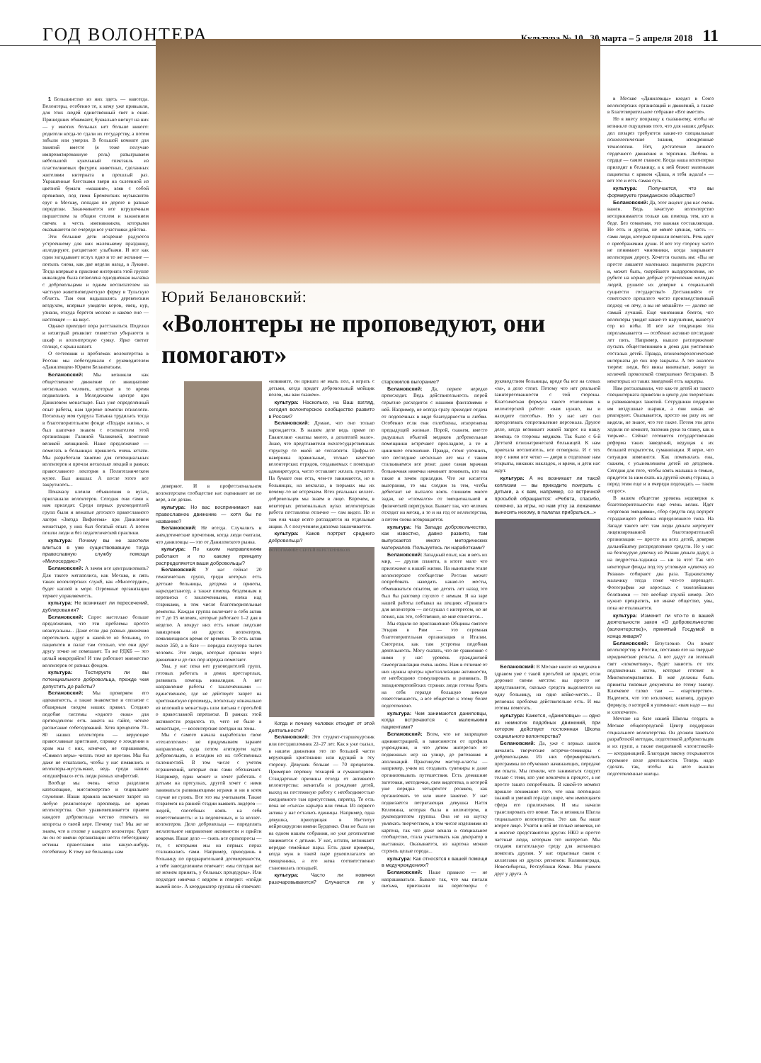ГОД ВОЛОНТЕРА Культура № 10 30 марта – 5 апреля 2018 11
1 Большинство из них здесь — навсегда. Волонтеры, особенно те, к кому уже привыкли, для этих людей единственный свет в окне. Пришедших обнимают, буквально виснут на них — у многих больных нет больше никого: родители когда-то сдали их государству, а потом забыли или умерли. В большой комнате для занятий вместе (я тоже получаю импровизированную роль) разыгрываем небольшой кукольный спектакль из пластилиновых фигурок животных, сделанных жителями интерната в прошлый раз. Украшенные блестками звери на склеенной из цветной бумаги «машине», взяв с собой провизию, под гимн Бременских музыкантов едут в Москву, попадая по дороге в разные переделки. Заканчивается все игрушечным пиршеством за общим столом и зажжением свечек в честь именинников, которыми оказываются по очереди все участники действа.
Эти большие дети искренне радуются устроенному для них маленькому празднику, аплодируют, расцветают улыбками. И все как один загадывают вслух одно и то же желание — поехать снова, как две недели назад, в Лукино. Тогда впервые в практике интерната этой группе инвалидов была позволена однодневная вылазка с добровольцами и одним воспитателем на частную животноводческую ферму в Тульскую область. Там они надышались деревенским воздухом, впервые увидели коров, овец, кур, узнали, откуда берется молоко и каково оно — настоящее — на вкус.
Однако приходит пора расставаться. Поделки и нехитрый реквизит совместно убираются в шкаф и волонтерскую сумку. Ярко светит солнце, с крыш капает.
О состоянии и проблемах волонтерства в России мы побеседовали с руководителем «Даниловцев» Юрием Белановским.
Белановский: Мы возникли как общественное движение по инициативе нескольких человек, которые в то время подвизались в Молодежном центре при Даниловом монастыре. Был уже определенный опыт работы, нам здорово помогли психологи. Поскольку моя супруга Татьяна трудилась тогда в благотворительном фонде «Подари жизнь», я был шапочно знаком с основателем этой организации Галиной Чаликовой, поистине великой женщиной. Наше предложение — помогать в больницах пришлось очень кстати. Мы разработали занятия для потенциальных волонтеров и прочли несколько лекций в рамках православного лектория в Политехническом музее. Был аншлаг. А после этого все закрутилось...
Поначалу клеили объявления в вузах, приглашали волонтеров. Сегодня они сами к нам приходят. Среди первых руководителей групп были и вожатые детского православного лагеря «Звезда Вифлеема» при Даниловом монастыре, у них был богатый опыт. А потом пошли люди и без педагогической практики.
культура: Почему вы не захотели влиться в уже существовавшую тогда православную службу помощи «Милосердие»?
Белановский: А зачем все централизовать? Для такого мегаполиса, как Москва, и пять таких волонтерских служб, как «Милосердие», будет каплей в море. Огромные организации теряют управляемость.
культура: Не возникает ли пересечений, дублирования?
Белановский: Спрос настолько больше предложения, что эти проблемы просто неактуальны... Даже если два разных движения пересеклись вдруг в какой-то из больниц, то пациентов и палат там столько, что они друг другу точно не помешают. Та же РДКБ — это целый микрорайон! И там работают множество волонтеров от разных фондов.
культура: Тестируете ли вы потенциального добровольца, прежде чем допустить до работы?
Белановский: Мы проверяем его адекватность, а также знакомство и согласие с обширным сводом наших правил. Создано подобие системы «одного окна» для претендентов: есть анкета на сайте, четкое расписание собеседований. Хотя процентов 70–80 наших волонтеров — верующие православные христиане, справку о хождении в храм мы с них, конечно, не спрашиваем, «Символ веры» читать тоже не просим. Мы бы даже не отказались, чтобы у нас появились и волонтеры-мусульмане, ведь среди наших «подшефных» есть люди разных конфессий.
Вообще мы очень четко разделяем катехизацию, миссионерство и социальное служение. Наши правила включают запрет на любую религиозную проповедь во время волонтерства. Оно уравновешивается правом каждого добровольца честно отвечать на вопросы о своей вере. Почему так? Мы же не знаем, что в голове у каждого волонтера: будет ли он от имени организации нести собеседнику истины православия или какую-нибудь отсебятину. К тому же больницы нам
Юрий Белановский:
«Волонтеры не проповедуют, они помогают»
доверяют. И в профессиональном волонтерском сообществе нас оценивают не по вере, а по делам.
культура: Но вас воспринимают как православное движение — хотя бы по названию?
Белановский: Не всегда. Случались и анекдотические прочтения, когда люди считали, что даниловцы — это от Даниловского рынка.
культура: По каким направлениям работают и по какому принципу распределяются ваши добровольцы?
Белановский: У нас сейчас 20 тематических групп, среди которых есть детские больницы, детдома и приюты, наркодиспансер, а также помощь бездомным и переписка с заключенными, опека над стариками, в том числе благотворительные ремонты. Каждая группа включает в себя актив от 7 до 15 человек, которые работают 1–2 дня в неделю. А вокруг них есть некие людские завихрения из других волонтеров, появляющихся время от времени. То есть актив около 350, а в базе — порядка полутора тысяч человек. Это люди, которые прошли через движение и до сих пор изредка помогают.
Увы, у нас пока нет руководителей групп, готовых работать в домах престарелых, развивать помощь инвалидам. А вот направление работы с заключенными — единственное, где не действует запрет на христианскую проповедь, поскольку изначально из колоний в монастырь шли письма с просьбой о православной переписке. В рамках этой активности родилось то, чего не было в монастыре, — волонтерские поездки на зоны.
Мы с самого начала выработали свою «технологию»: не придумываем заранее направление, куда потом агитируем идти добровольцев, а исходим из их собственных склонностей. В том числе с учетом ограничений, которые они сами обозначают. Например, один может и хочет работать с детьми на прогулках, другой хочет с ними заниматься развивающими играми и ни в коем случае не гулять. Все это мы учитываем. Также стараемся на ранней стадии выявить лидеров — людей, способных взять на себя ответственность: и за подопечных, и за коллег-волонтеров. Дело добровольца — определить желательное направление активности и прийти вовремя. Наше дело — снять все оргвопросы — те, с которыми мы на первых порах сталкивались сами. Например, приходишь в больницу по предварительной договоренности, а тебе завотделением отвечает: «мы сегодня вас не можем принять, у больных процедуры». Или подходит нянечка с ведром и говорит: «пойди вымой пол». А координатор группы ей отвечает: «извините, он пришел не мыть пол, а играть с детьми, когда придет добровольный мойщик полов, мы вам скажем».
культура: Насколько, на Ваш взгляд, сегодня волонтерское сообщество развито в России?
Белановский: Думаю, что оно только зарождается. В нашем деле ведь прямо по Евангелию «жатвы много, а делателей мало». Знаю, что представители околгосударственных структур со мной не согласятся. Цифры-то наверняка правильные, только качество волонтерских отрядов, создаваемых с помощью админресурса, часто оставляет желать лучшего. На бумаге они есть, чем-то занимаются, но в больницах, на вокзалах, в тюрьмах мы их почему-то не встречаем. Всех реальных коллег-добровольцев мы знаем в лицо. Впрочем, в некоторых региональных вузах волонтерская работа поставлена отлично — сам видел. Но и там она чаще всего распадается на отдельные акции. А с получением диплома заканчивается.
культура: Каков портрет среднего добровольца?
ФОТОГРАФИИ: СЕРГЕЙ ВЕРЕТЕННИКОВ
Когда и почему человек отходит от этой деятельности?
Белановский: Это студент-старшекурсник или постдипломник 22–27 лет. Как я уже сказал, в нашем движении это по большей части верующий христианин или идущий в эту сторону. Девушек больше — 70 процентов. Примерно поровну технарей и гуманитариев. Стандартные причины отхода от активного волонтерства: женитьба и рождение детей, выход на постоянную работу с необходимостью ежедневного там присутствия, переезд. То есть пока не «съела» карьера или семья. Из первого актива у нас остались единицы. Например, одна девушка, приходящая в Институт нейрохирургии имени Бурденко. Она не была ни на одном нашем собрании, но уже десятилетие занимается с детьми. У нас, кстати, возникают нередко семейные пары. Есть даже примеры, когда муж в такой паре рукополагался во священника, а его жена соответственно становилась попадьей.
культура: Часто ли новички разочаровываются? Случается ли у старожилов выгорание?
Белановский: Да, первое нередко происходит. Ведь действительность порой серьезно расходится с нашими фантазиями о ней. Например, не всегда сразу приходит отдача от подопечных в виде благодарности и любви. Особенно если они озлоблены, искорежены предыдущей жизнью. Порой, скажем, вместо радушных объятий медиков добровольные помощники встречают прохладное, а то и циничное отношение. Правда, стоит уточнить, что последние несколько лет мы с таким сталкиваемся все реже: даже самая мрачная больничная нянечка начинает понимать, кто мы такие и зачем приходим. Что же касается выгорания, то мы следим за тем, чтобы дебютант не пытался взять слишком много задач, не «сломался» от эмоциональной и физической перегрузки. Бывает так, что человек отходит на месяц, а то и на год от волонтерства, а потом снова возвращается.
культура: На Западе добровольчество, как известно, давно развито, там выпускается много методических материалов. Пользуетесь ли наработками?
Белановский: Западный опыт, как и весь их мир, — другая планета, в итоге мало что приложимо к нашей жизни. На нынешнем этапе волонтерское сообщество России может попробовать наводить какие-то мосты, обмениваться опытом, но десять лет назад это был бы разговор глухого с немым. Я на заре нашей работы побывал на лекциях «Гринпис» для волонтеров — послушал с интересом, но не понял, как это, собственно, ко мне относится...
Мы ездили по приглашению Общины святого Эгидия в Рим — это огромная благотворительная организация в Италии. Смотрели, как там устроена подобная деятельность. Могу сказать, что по сравнению с ними у нас уровень гражданской самоорганизации очень низок. Нам в отличие от них нужны центры кристаллизации активности, ее необходимо стимулировать и развивать. В западноевропейских странах люди готовы брать на себя гораздо большую личную ответственность, а все общество к этому более подготовлено.
культура: Чем занимаются даниловцы, когда встречаются с маленькими пациентами?
Белановский: Всем, что не запрещено администрацией, в зависимости от профиля учреждения, и что детям интересно: от подвижных игр на улице, до рисования и аппликаций. Практикуем мастер-классы — например, учим их создавать сувениры и даже организовывать путешествия. Есть домашние заготовки, методички, своя видеотека, в которой уже порядка четырехсот роликов, как организовать то или иное занятие. У нас подвизается потрясающая девушка Настя Коломина, которая была и волонтером, и руководителем группы. Она не на шутку увлекась творчеством, в том числе изделиями из картона, так что даже вошла в специальное сообщество, стала участвовать как декоратор в выставках. Оказывается, из картона можно строить целые города...
культура: Как относятся к вашей помощи в медучреждениях?
Белановский: Наше правило — не напрашиваться. Бывало так, что мы писали письма, приезжали на переговоры с руководством больницы, вроде бы все на словах «за», а дело стоит. Потому что нет реальной заинтересованности с той стороны. Классическая формула такого отношения к волонтерской работе: «вам нужно, вы и находите способы». Но у нас нет сил преодолевать сопротивление персонала. Другое дело, когда возникает живой запрос на нашу помощь со стороны медиков. Так было с 6-й Детской психиатрической больницей. К нам приехала воспитатель, все оговорила. И с тех пор с ними все четко — двери в отделение нам открыты, никаких накладок, и врачи, и дети нас ждут.
культура: А не возникает ли такой коллизии — вы приходите поиграть с детьми, а к вам, например, со встречной просьбой обращаются: «Ребята, спасибо, конечно, за игры, но нам утку за лежачими выносить некому, в палатах прибраться...»
Белановский: В Москве никто из медиков в здравом уме с такой просьбой не придет, если дорожит своим местом: вы просто не представляете, сколько средств выделяется на одну больницу, на одно койко-место... В регионах проблема действительно есть. И мы готовы помогать.
культура: Кажется, «Даниловцы» — одно из немногих подобных движений, при котором действует постоянная Школа социального волонтерства?
Белановский: Да, уже с первых шагов начались творческие встречи-семинары с добровольцами. Из них сформировались программы по обучению начинающих, передаче им опыта. Мы поняли, что заниматься следует только с теми, кто уже вовлечен в процесс, а не просто зашел попробовать. В какой-то момент пришло понимание того, что наш потенциал знаний и умений гораздо шире, чем имеющаяся сфера его приложения. И мы начали транслировать его вовне. Так и возникла Школа социального волонтерства. Это как бы наше второе лицо. Учатся в ней не только новички, но и многие представители других НКО и просто частные люди, которым это интересно. Мы создаем питательную среду для желающих помогать другим. У нас серьезные связи с коллегами из других регионов: Калининграда, Новосибирска, Республики Коми. Мы учимся друг у друга. А
в Москве «Даниловцы» входят в Союз волонтерских организаций и движений, а также в Благотворительное собрание «Все вместе».
Но я внесу поправку к сказанному, чтобы не возникло ощущения того, что для наших добрых дел позарез требуются какие-то специальные психологические знания, изощренные технологии. Нет, достаточно личного сердечного движения и терпения. Любовь в сердце — самое главное. Когда наша волонтерка приходит в больницу, а к ней бежит маленькая пациентка с криком «Даша, я тебя ждала!» — вот это и есть самая суть.
культура: Получается, что вы формируете гражданское общество?
Белановский: Да, этот акцент для нас очень важен. Ведь зачастую волонтерство воспринимается только как помощь тем, кто в беде. Без сомнения, это важная составляющая. Но есть и другая, не менее ценная, часть — сами люди, которые пришли помогать. Речь идет о преображении души. И вот эту сторону часто не понимают чиновники, когда закрывают волонтерам дорогу. Хочется сказать им: «Вы не просто лишаете маленьких пациентов радости и, может быть, скорейшего выздоровления, но рубите на корню добрые устремления молодых людей, рушите их доверие к социальной сущности государства!» Доставшийся от советского прошлого чисто производственный подход «я лечу, а вы не мешайте» — далеко не самый лучший. Еще чиновники боятся, что волонтеры увидят какие-то нарушения, вынесут сор из избы. И все же тенденция эта переламывается — особенно активно последние лет пять. Например, вышло распоряжение пускать общественников в дома для умственно отсталых детей. Правда, психоневрологические интернаты до сих пор закрыты. А это аналоги тюрем: люди, без вины виноватые, живут за колючей проволокой совершенно бесправно. В некоторых из таких заведений есть карцеры.
Нам рассказывали, что как-то детей из такого специнтерната привезли в центр для творческих и развивающих занятий. Сотрудники подарили им воздушные шарики, а они никак не реагируют. Оказывается, просто ни разу их не видели, не знают, что это такое. Потом эти дети ходили по комнате, заложив руки за спину, как в тюрьме... Сейчас готовится государственная реформа таких заведений, ведущая к их большей открытости, гуманизации. Я верю, что ситуация изменится. Как поменялась она, скажем, с усыновлением детей из детдомов. Сегодня для того, чтобы взять малыша в семью, придется за ним ехать на другой конец страны, а перед этим еще и в очереди подождать — таков «спрос».
В нашем обществе уровень недоверия к благотворительности еще очень велик. Идет «торговля эмоциями», сбор средств под портрет страдающего ребенка определенного типа. На Западе такого нет: там люди деньги жертвуют лицензированной благотворительной организации — просто на всех детей, доверяя дальнейшему распределению средств. Но у нас на белокурую девочку из Рязани деньги дадут, а на подростка-таджика — ни за что! Так что некоторые фонды под эту условную «девочку из Рязани» собирают два раза. Таджикскому мальчику тогда тоже что-то перепадет. Фотографии же взрослых с тяжелейшими болезнями — это вообще глухой номер. Это нужно прекратить, но иначе общество, увы, пока не откликается.
культура: Изменит ли что-то в вашей деятельности закон «О добровольчестве (волонтерстве)», принятый Госдумой в конце января?
Белановский: Безусловно. Он помог волонтерству в России, поставив его на твердые юридические рельсы. А вот дадут ли зеленый свет «локомотиву», будет зависеть от тех подзаконных актов, которые готовят в Минэкономразвития. В мае должны быть приняты типовые документы по этому закону. Ключевое слово там — «партнерство». Надеемся, что это исключит, наконец, дурную формулу, о которой я упоминал: «вам надо — вы и хлопочите».
Мечтаю на базе нашей Школы создать в Москве общегородской Центр поддержки социального волонтерства. Он должен заняться разработкой методик, подготовкой добровольцев и их групп, а также ежедневной «логистикой» — координацией. Благодаря закону открывается огромное поле деятельности. Теперь надо сделать так, чтобы на него вышли подготовленные жнецы.